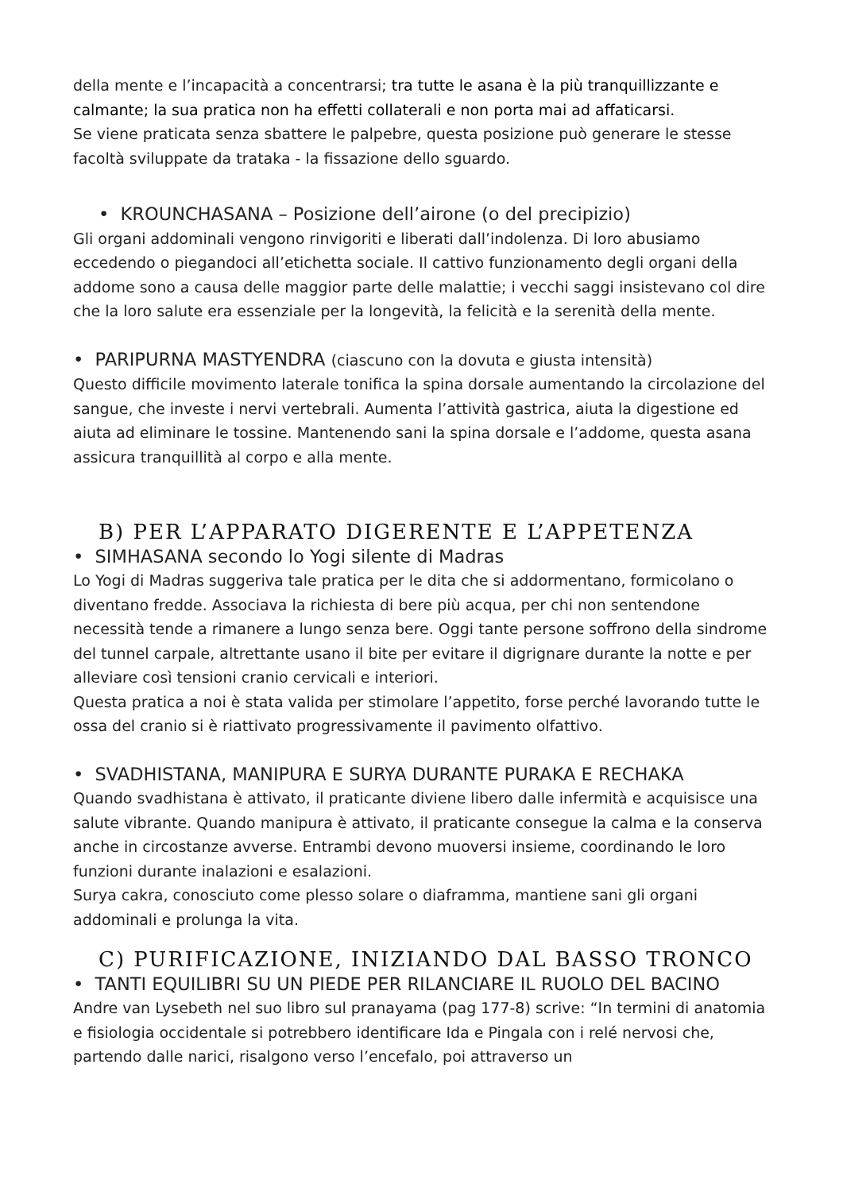della mente e l’incapacità a concentrarsi; tra tutte le asana è la più tranquillizzante e calmante; la sua pratica non ha effetti collaterali e non porta mai ad affaticarsi.
Se viene praticata senza sbattere le palpebre, questa posizione può generare le stesse facoltà sviluppate da trataka - la fissazione dello sguardo.
• KROUNCHASANA – Posizione dell’airone (o del precipizio)
Gli organi addominali vengono rinvigoriti e liberati dall’indolenza. Di loro abusiamo eccedendo o piegandoci all’etichetta sociale. Il cattivo funzionamento degli organi della addome sono a causa delle maggior parte delle malattie; i vecchi saggi insistevano col dire che la loro salute era essenziale per la longevità, la felicità e la serenità della mente.
• PARIPURNA MASTYENDRA (ciascuno con la dovuta e giusta intensità)
Questo difficile movimento laterale tonifica la spina dorsale aumentando la circolazione del sangue, che investe i nervi vertebrali. Aumenta l’attività gastrica, aiuta la digestione ed aiuta ad eliminare le tossine. Mantenendo sani la spina dorsale e l’addome, questa asana assicura tranquillità al corpo e alla mente.
B) PER L’APPARATO DIGERENTE E L’APPETENZA
• SIMHASANA secondo lo Yogi silente di Madras
Lo Yogi di Madras suggeriva tale pratica per le dita che si addormentano, formicolano o diventano fredde. Associava la richiesta di bere più acqua, per chi non sentendone necessità tende a rimanere a lungo senza bere. Oggi tante persone soffrono della sindrome del tunnel carpale, altrettante usano il bite per evitare il digrignare durante la notte e per alleviare così tensioni cranio cervicali e interiori.
Questa pratica a noi è stata valida per stimolare l’appetito, forse perché lavorando tutte le ossa del cranio si è riattivato progressivamente il pavimento olfattivo.
• SVADHISTANA, MANIPURA E SURYA DURANTE PURAKA E RECHAKA
Quando svadhistana è attivato, il praticante diviene libero dalle infermità e acquisisce una salute vibrante. Quando manipura è attivato, il praticante consegue la calma e la conserva anche in circostanze avverse. Entrambi devono muoversi insieme, coordinando le loro funzioni durante inalazioni e esalazioni.
Surya cakra, conosciuto come plesso solare o diaframma, mantiene sani gli organi addominali e prolunga la vita.
C) PURIFICAZIONE, INIZIANDO DAL BASSO TRONCO
• TANTI EQUILIBRI SU UN PIEDE PER RILANCIARE IL RUOLO DEL BACINO
Andre van Lysebeth nel suo libro sul pranayama (pag 177-8) scrive: “In termini di anatomia e fisiologia occidentale si potrebbero identificare Ida e Pingala con i relé nervosi che, partendo dalle narici, risalgono verso l’encefalo, poi attraverso un